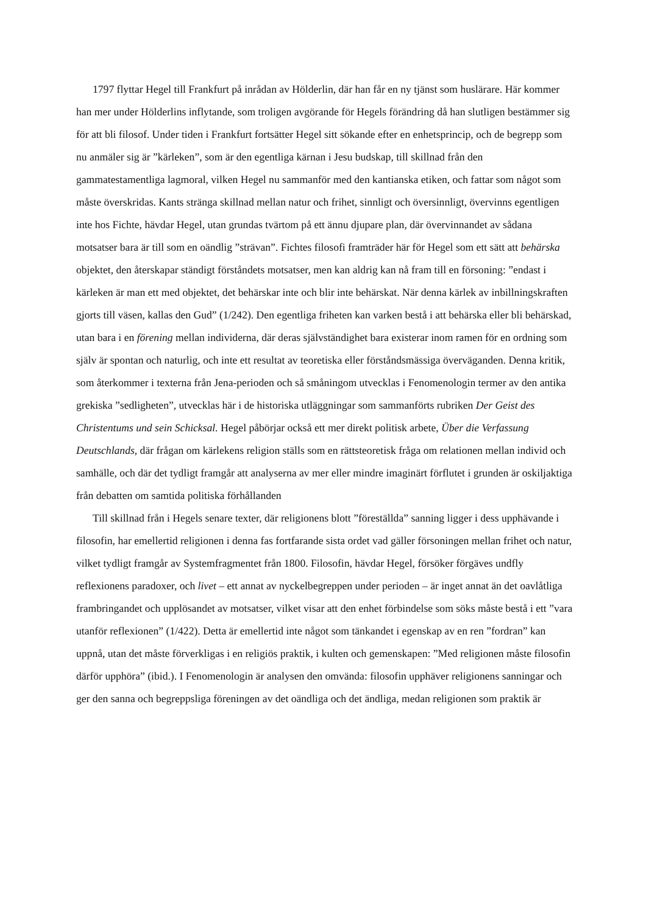1797 flyttar Hegel till Frankfurt på inrådan av Hölderlin, där han får en ny tjänst som huslärare. Här kommer han mer under Hölderlins inflytande, som troligen avgörande för Hegels förändring då han slutligen bestämmer sig för att bli filosof. Under tiden i Frankfurt fortsätter Hegel sitt sökande efter en enhetsprincip, och de begrepp som nu anmäler sig är ”kärleken”, som är den egentliga kärnan i Jesu budskap, till skillnad från den gammatestamentliga lagmoral, vilken Hegel nu sammanför med den kantianska etiken, och fattar som något som måste överskridas. Kants stränga skillnad mellan natur och frihet, sinnligt och översinnligt, övervinns egentligen inte hos Fichte, hävdar Hegel, utan grundas tvärtom på ett ännu djupare plan, där övervinnandet av sådana motsatser bara är till som en oändlig ”strävan”. Fichtes filosofi framträder här för Hegel som ett sätt att behärska objektet, den återskapar ständigt förståndets motsatser, men kan aldrig kan nå fram till en försoning: ”endast i kärleken är man ett med objektet, det behärskar inte och blir inte behärskat. När denna kärlek av inbillningskraften gjorts till väsen, kallas den Gud” (1/242). Den egentliga friheten kan varken bestå i att behärska eller bli behärskad, utan bara i en förening mellan individerna, där deras självständighet bara existerar inom ramen för en ordning som själv är spontan och naturlig, och inte ett resultat av teoretiska eller förståndsmässiga överväganden. Denna kritik, som återkommer i texterna från Jena-perioden och så småningom utvecklas i Fenomenologin termer av den antika grekiska ”sedligheten”, utvecklas här i de historiska utläggningar som sammanförts rubriken Der Geist des Christentums und sein Schicksal. Hegel påbörjar också ett mer direkt politisk arbete, Über die Verfassung Deutschlands, där frågan om kärlekens religion ställs som en rättsteoretisk fråga om relationen mellan individ och samhälle, och där det tydligt framgår att analyserna av mer eller mindre imaginärt förflutet i grunden är oskiljaktiga från debatten om samtida politiska förhållanden
Till skillnad från i Hegels senare texter, där religionens blott ”föreställda” sanning ligger i dess upphävande i filosofin, har emellertid religionen i denna fas fortfarande sista ordet vad gäller försoningen mellan frihet och natur, vilket tydligt framgår av Systemfragmentet från 1800. Filosofin, hävdar Hegel, försöker förgäves undfly reflexionens paradoxer, och livet – ett annat av nyckelbegreppen under perioden – är inget annat än det oavlåtliga frambringandet och upplösandet av motsatser, vilket visar att den enhet förbindelse som söks måste bestå i ett ”vara utanför reflexionen” (1/422). Detta är emellertid inte något som tänkandet i egenskap av en ren ”fordran” kan uppnå, utan det måste förverkligas i en religiös praktik, i kulten och gemenskapen: ”Med religionen måste filosofin därför upphöra” (ibid.). I Fenomenologin är analysen den omvända: filosofin upphäver religionens sanningar och ger den sanna och begreppsliga föreningen av det oändliga och det ändliga, medan religionen som praktik är